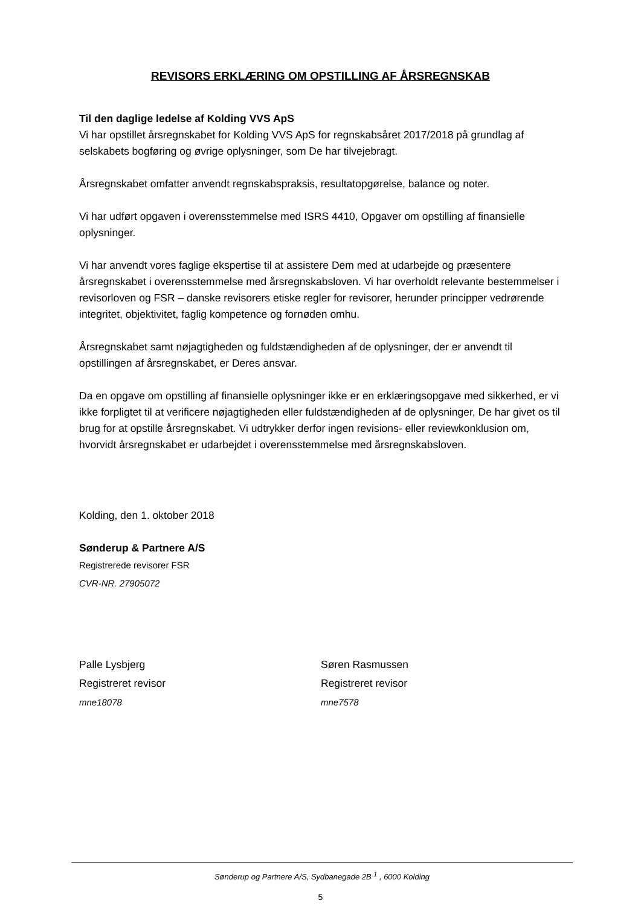REVISORS ERKLÆRING OM OPSTILLING AF ÅRSREGNSKAB
Til den daglige ledelse af Kolding VVS ApS
Vi har opstillet årsregnskabet for Kolding VVS ApS for regnskabsåret 2017/2018 på grundlag af selskabets bogføring og øvrige oplysninger, som De har tilvejebragt.
Årsregnskabet omfatter anvendt regnskabspraksis, resultatopgørelse, balance og noter.
Vi har udført opgaven i overensstemmelse med ISRS 4410, Opgaver om opstilling af finansielle oplysninger.
Vi har anvendt vores faglige ekspertise til at assistere Dem med at udarbejde og præsentere årsregnskabet i overensstemmelse med årsregnskabsloven. Vi har overholdt relevante bestemmelser i revisorloven og FSR – danske revisorers etiske regler for revisorer, herunder principper vedrørende integritet, objektivitet, faglig kompetence og fornøden omhu.
Årsregnskabet samt nøjagtigheden og fuldstændigheden af de oplysninger, der er anvendt til opstillingen af årsregnskabet, er Deres ansvar.
Da en opgave om opstilling af finansielle oplysninger ikke er en erklæringsopgave med sikkerhed, er vi ikke forpligtet til at verificere nøjagtigheden eller fuldstændigheden af de oplysninger, De har givet os til brug for at opstille årsregnskabet. Vi udtrykker derfor ingen revisions- eller reviewkonklusion om, hvorvidt årsregnskabet er udarbejdet i overensstemmelse med årsregnskabsloven.
Kolding, den 1. oktober 2018
Sønderup & Partnere A/S
Registrerede revisorer FSR
CVR-NR. 27905072
Palle Lysbjerg
Registreret revisor
mne18078
Søren Rasmussen
Registreret revisor
mne7578
Sønderup og Partnere A/S, Sydbanegade 2B <sup>1</sup> , 6000 Kolding
5